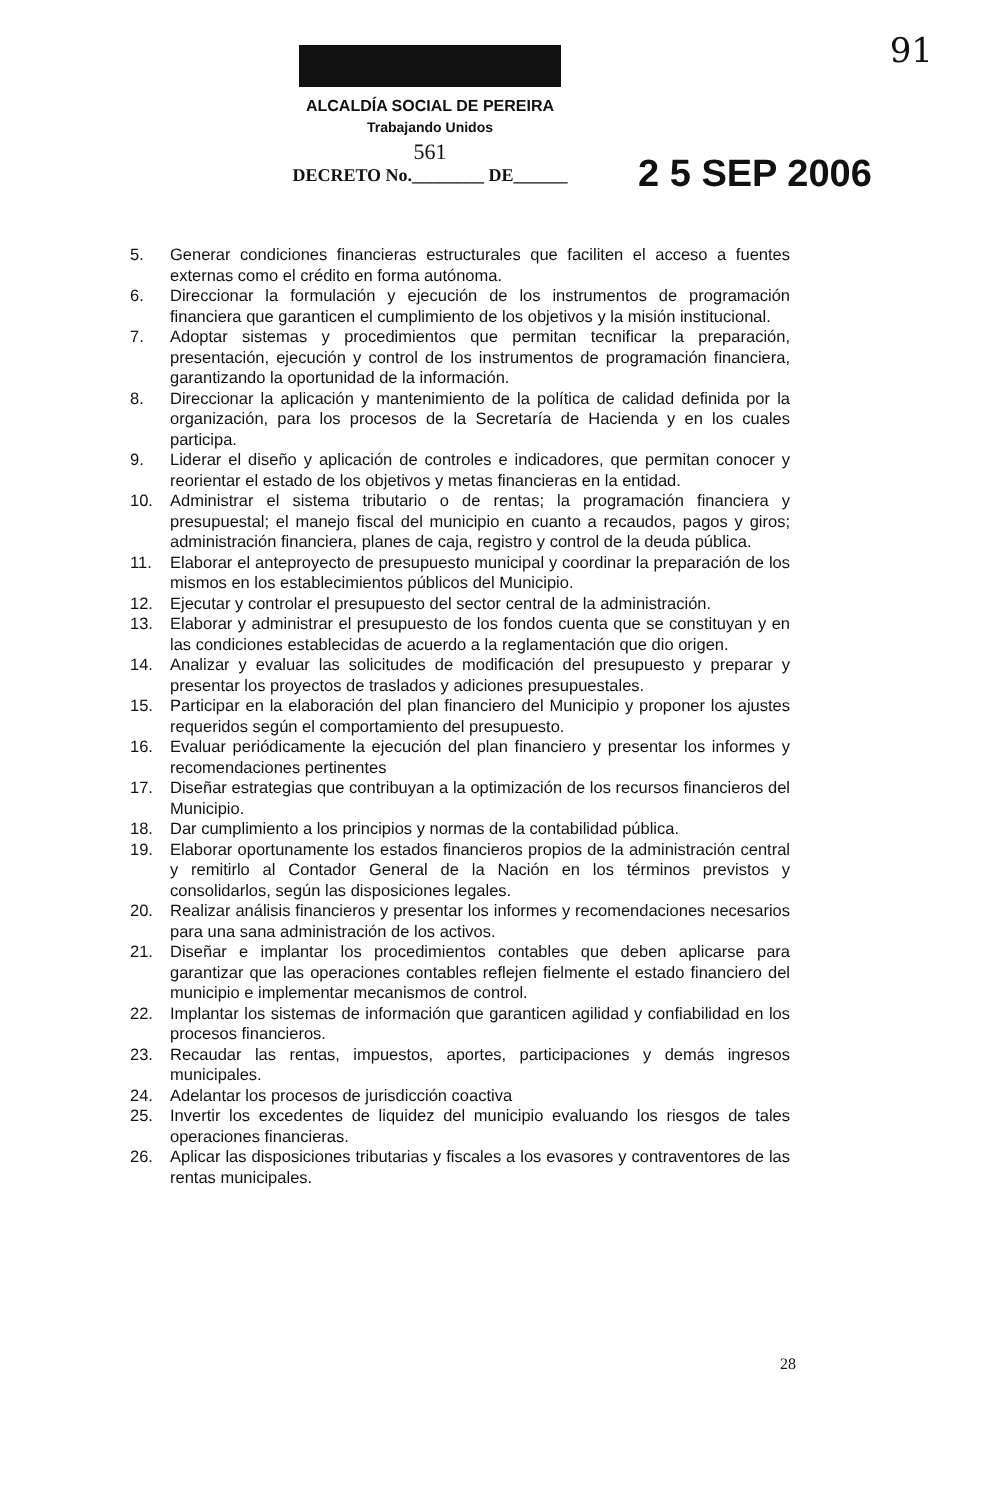91
ALCALDÍA SOCIAL DE PEREIRA
Trabajando Unidos
561
DECRETO No.________ DE______
2 5 SEP 2006
5. Generar condiciones financieras estructurales que faciliten el acceso a fuentes externas como el crédito en forma autónoma.
6. Direccionar la formulación y ejecución de los instrumentos de programación financiera que garanticen el cumplimiento de los objetivos y la misión institucional.
7. Adoptar sistemas y procedimientos que permitan tecnificar la preparación, presentación, ejecución y control de los instrumentos de programación financiera, garantizando la oportunidad de la información.
8. Direccionar la aplicación y mantenimiento de la política de calidad definida por la organización, para los procesos de la Secretaría de Hacienda y en los cuales participa.
9. Liderar el diseño y aplicación de controles e indicadores, que permitan conocer y reorientar el estado de los objetivos y metas financieras en la entidad.
10. Administrar el sistema tributario o de rentas; la programación financiera y presupuestal; el manejo fiscal del municipio en cuanto a recaudos, pagos y giros; administración financiera, planes de caja, registro y control de la deuda pública.
11. Elaborar el anteproyecto de presupuesto municipal y coordinar la preparación de los mismos en los establecimientos públicos del Municipio.
12. Ejecutar y controlar el presupuesto del sector central de la administración.
13. Elaborar y administrar el presupuesto de los fondos cuenta que se constituyan y en las condiciones establecidas de acuerdo a la reglamentación que dio origen.
14. Analizar y evaluar las solicitudes de modificación del presupuesto y preparar y presentar los proyectos de traslados y adiciones presupuestales.
15. Participar en la elaboración del plan financiero del Municipio y proponer los ajustes requeridos según el comportamiento del presupuesto.
16. Evaluar periódicamente la ejecución del plan financiero y presentar los informes y recomendaciones pertinentes
17. Diseñar estrategias que contribuyan a la optimización de los recursos financieros del Municipio.
18. Dar cumplimiento a los principios y normas de la contabilidad pública.
19. Elaborar oportunamente los estados financieros propios de la administración central y remitirlo al Contador General de la Nación en los términos previstos y consolidarlos, según las disposiciones legales.
20. Realizar análisis financieros y presentar los informes y recomendaciones necesarios para una sana administración de los activos.
21. Diseñar e implantar los procedimientos contables que deben aplicarse para garantizar que las operaciones contables reflejen fielmente el estado financiero del municipio e implementar mecanismos de control.
22. Implantar los sistemas de información que garanticen agilidad y confiabilidad en los procesos financieros.
23. Recaudar las rentas, impuestos, aportes, participaciones y demás ingresos municipales.
24. Adelantar los procesos de jurisdicción coactiva
25. Invertir los excedentes de liquidez del municipio evaluando los riesgos de tales operaciones financieras.
26. Aplicar las disposiciones tributarias y fiscales a los evasores y contraventores de las rentas municipales.
28